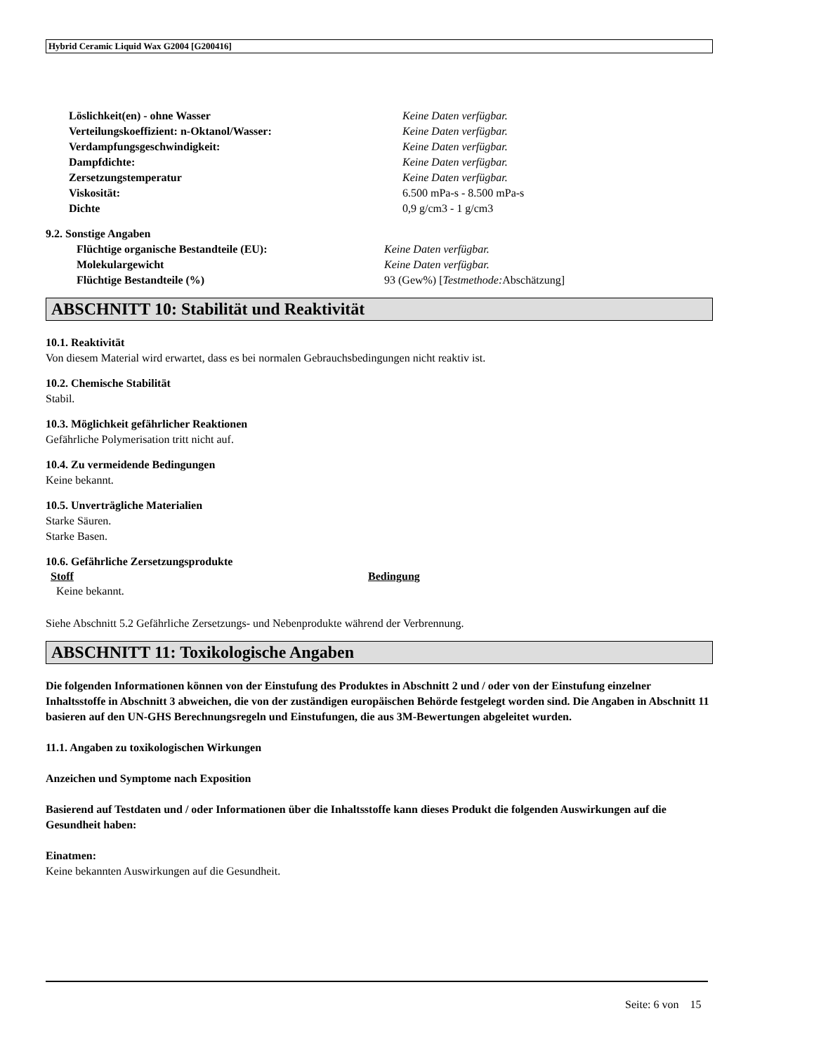Hybrid Ceramic Liquid Wax G2004 [G200416]
| Löslichkeit(en) - ohne Wasser | Keine Daten verfügbar. |
| Verteilungskoeffizient: n-Oktanol/Wasser: | Keine Daten verfügbar. |
| Verdampfungsgeschwindigkeit: | Keine Daten verfügbar. |
| Dampfdichte: | Keine Daten verfügbar. |
| Zersetzungstemperatur | Keine Daten verfügbar. |
| Viskosität: | 6.500 mPa-s - 8.500 mPa-s |
| Dichte | 0,9 g/cm3 - 1 g/cm3 |
9.2. Sonstige Angaben
| Flüchtige organische Bestandteile (EU): | Keine Daten verfügbar. |
| Molekulargewicht | Keine Daten verfügbar. |
| Flüchtige Bestandteile (%) | 93 (Gew%) [ Testmethode: Abschätzung] |
ABSCHNITT 10: Stabilität und Reaktivität
10.1. Reaktivität
Von diesem Material wird erwartet, dass es bei normalen Gebrauchsbedingungen nicht reaktiv ist.
10.2. Chemische Stabilität
Stabil.
10.3. Möglichkeit gefährlicher Reaktionen
Gefährliche Polymerisation tritt nicht auf.
10.4. Zu vermeidende Bedingungen
Keine bekannt.
10.5. Unverträgliche Materialien
Starke Säuren.
Starke Basen.
10.6. Gefährliche Zersetzungsprodukte
| Stoff | Bedingung |
| --- | --- |
| Keine bekannt. | |
Siehe Abschnitt 5.2 Gefährliche Zersetzungs- und Nebenprodukte während der Verbrennung.
ABSCHNITT 11: Toxikologische Angaben
Die folgenden Informationen können von der Einstufung des Produktes in Abschnitt 2 und / oder von der Einstufung einzelner Inhaltsstoffe in Abschnitt 3 abweichen, die von der zuständigen europäischen Behörde festgelegt worden sind. Die Angaben in Abschnitt 11 basieren auf den UN-GHS Berechnungsregeln und Einstufungen, die aus 3M-Bewertungen abgeleitet wurden.
11.1. Angaben zu toxikologischen Wirkungen
Anzeichen und Symptome nach Exposition
Basierend auf Testdaten und / oder Informationen über die Inhaltsstoffe kann dieses Produkt die folgenden Auswirkungen auf die Gesundheit haben:
Einatmen:
Keine bekannten Auswirkungen auf die Gesundheit.
Seite: 6 von 15